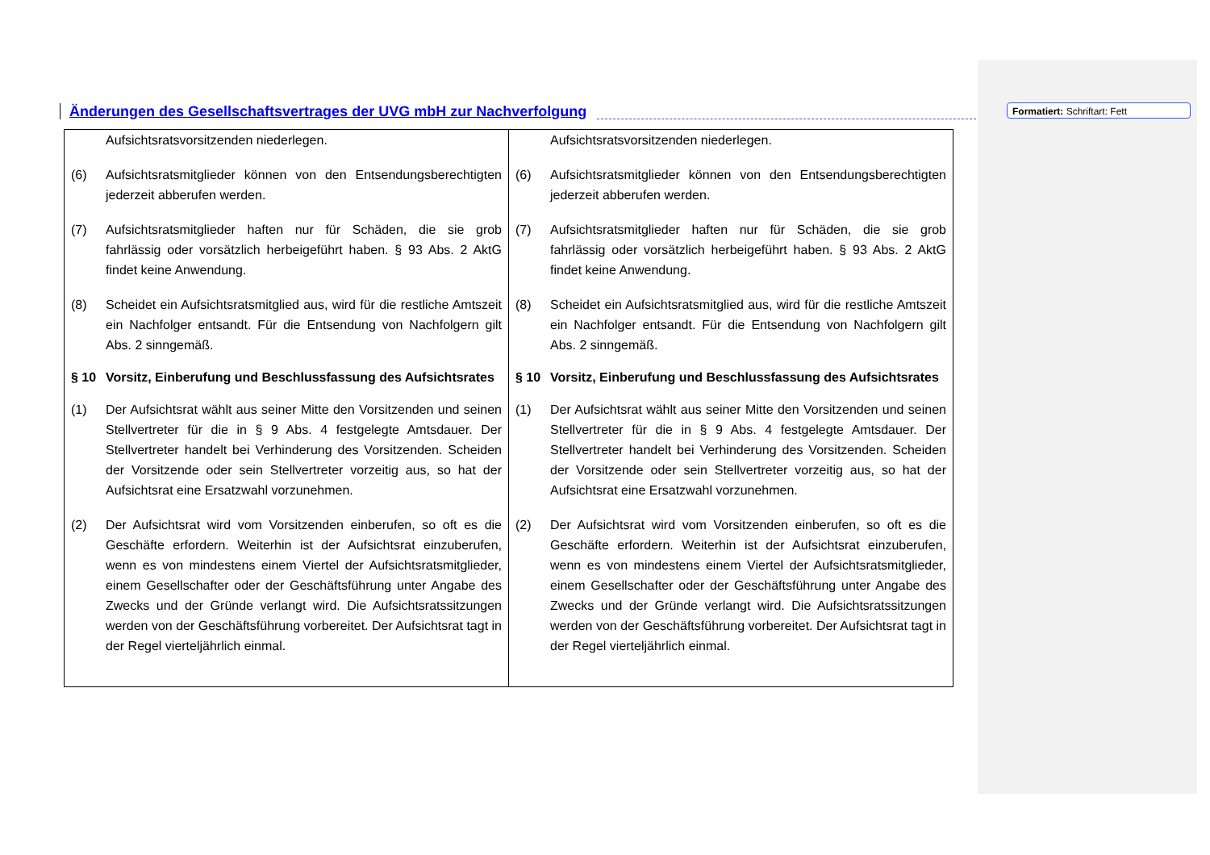Änderungen des Gesellschaftsvertrages der UVG mbH zur Nachverfolgung
Formatiert: Schriftart: Fett
| Aufsichtsratsvorsitzenden niederlegen. (6) Aufsichtsratsmitglieder können von den Entsendungsberechtigten jederzeit abberufen werden. (7) Aufsichtsratsmitglieder haften nur für Schäden, die sie grob fahrlässig oder vorsätzlich herbeigeführt haben. § 93 Abs. 2 AktG findet keine Anwendung. (8) Scheidet ein Aufsichtsratsmitglied aus, wird für die restliche Amtszeit ein Nachfolger entsandt. Für die Entsendung von Nachfolgern gilt Abs. 2 sinngemäß. § 10 Vorsitz, Einberufung und Beschlussfassung des Aufsichtsrates (1) Der Aufsichtsrat wählt aus seiner Mitte den Vorsitzenden und seinen Stellvertreter für die in § 9 Abs. 4 festgelegte Amtsdauer. Der Stellvertreter handelt bei Verhinderung des Vorsitzenden. Scheiden der Vorsitzende oder sein Stellvertreter vorzeitig aus, so hat der Aufsichtsrat eine Ersatzwahl vorzunehmen. (2) Der Aufsichtsrat wird vom Vorsitzenden einberufen, so oft es die Geschäfte erfordern. Weiterhin ist der Aufsichtsrat einzuberufen, wenn es von mindestens einem Viertel der Aufsichtsratsmitglieder, einem Gesellschafter oder der Geschäftsführung unter Angabe des Zwecks und der Gründe verlangt wird. Die Aufsichtsratssitzungen werden von der Geschäftsführung vorbereitet. Der Aufsichtsrat tagt in der Regel vierteljährlich einmal. | Aufsichtsratsvorsitzenden niederlegen. (6) Aufsichtsratsmitglieder können von den Entsendungsberechtigten jederzeit abberufen werden. (7) Aufsichtsratsmitglieder haften nur für Schäden, die sie grob fahrlässig oder vorsätzlich herbeigeführt haben. § 93 Abs. 2 AktG findet keine Anwendung. (8) Scheidet ein Aufsichtsratsmitglied aus, wird für die restliche Amtszeit ein Nachfolger entsandt. Für die Entsendung von Nachfolgern gilt Abs. 2 sinngemäß. § 10 Vorsitz, Einberufung und Beschlussfassung des Aufsichtsrates (1) Der Aufsichtsrat wählt aus seiner Mitte den Vorsitzenden und seinen Stellvertreter für die in § 9 Abs. 4 festgelegte Amtsdauer. Der Stellvertreter handelt bei Verhinderung des Vorsitzenden. Scheiden der Vorsitzende oder sein Stellvertreter vorzeitig aus, so hat der Aufsichtsrat eine Ersatzwahl vorzunehmen. (2) Der Aufsichtsrat wird vom Vorsitzenden einberufen, so oft es die Geschäfte erfordern. Weiterhin ist der Aufsichtsrat einzuberufen, wenn es von mindestens einem Viertel der Aufsichtsratsmitglieder, einem Gesellschafter oder der Geschäftsführung unter Angabe des Zwecks und der Gründe verlangt wird. Die Aufsichtsratssitzungen werden von der Geschäftsführung vorbereitet. Der Aufsichtsrat tagt in der Regel vierteljährlich einmal. |